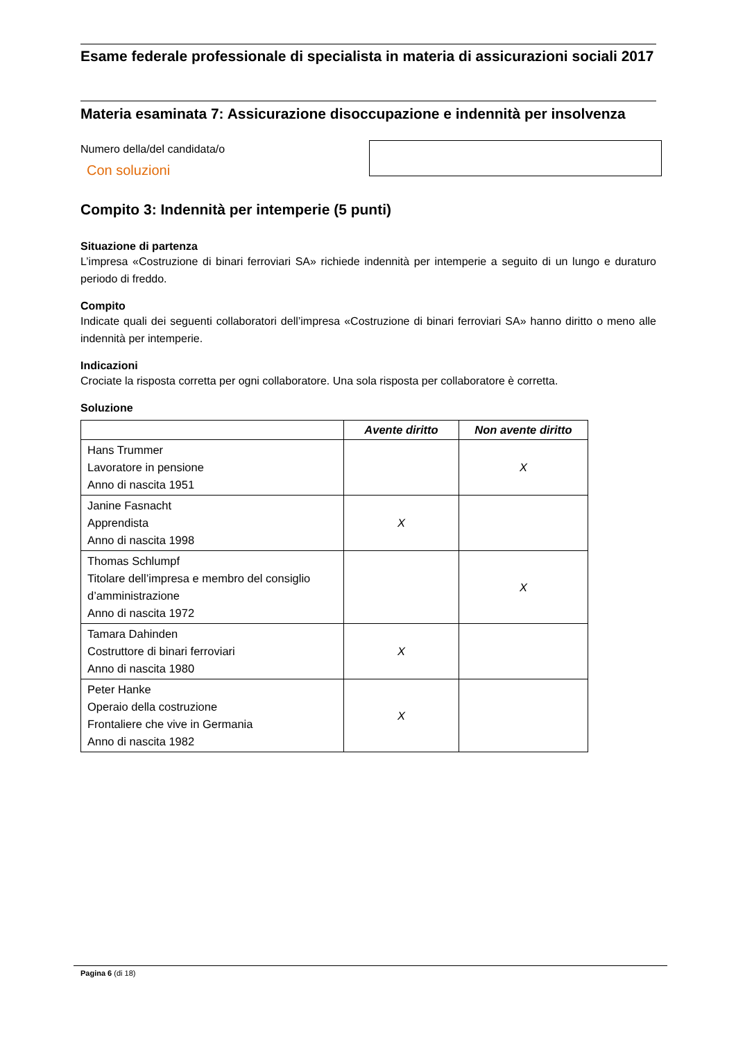Esame federale professionale di specialista in materia di assicurazioni sociali 2017
Materia esaminata 7: Assicurazione disoccupazione e indennità per insolvenza
Numero della/del candidata/o
Con soluzioni
Compito 3: Indennità per intemperie (5 punti)
Situazione di partenza
L’impresa «Costruzione di binari ferroviari SA» richiede indennità per intemperie a seguito di un lungo e duraturo periodo di freddo.
Compito
Indicate quali dei seguenti collaboratori dell’impresa «Costruzione di binari ferroviari SA» hanno diritto o meno alle indennità per intemperie.
Indicazioni
Crociate la risposta corretta per ogni collaboratore. Una sola risposta per collaboratore è corretta.
Soluzione
| | Avente diritto | Non avente diritto |
| --- | --- | --- |
| Hans Trummer Lavoratore in pensione Anno di nascita 1951 | | X |
| Janine Fasnacht Apprendista Anno di nascita 1998 | X | |
| Thomas Schlumpf Titolare dell’impresa e membro del consiglio d’amministrazione Anno di nascita 1972 | | X |
| Tamara Dahinden Costruttore di binari ferroviari Anno di nascita 1980 | X | |
| Peter Hanke Operaio della costruzione Frontaliere che vive in Germania Anno di nascita 1982 | X | |
Pagina 6 (di 18)